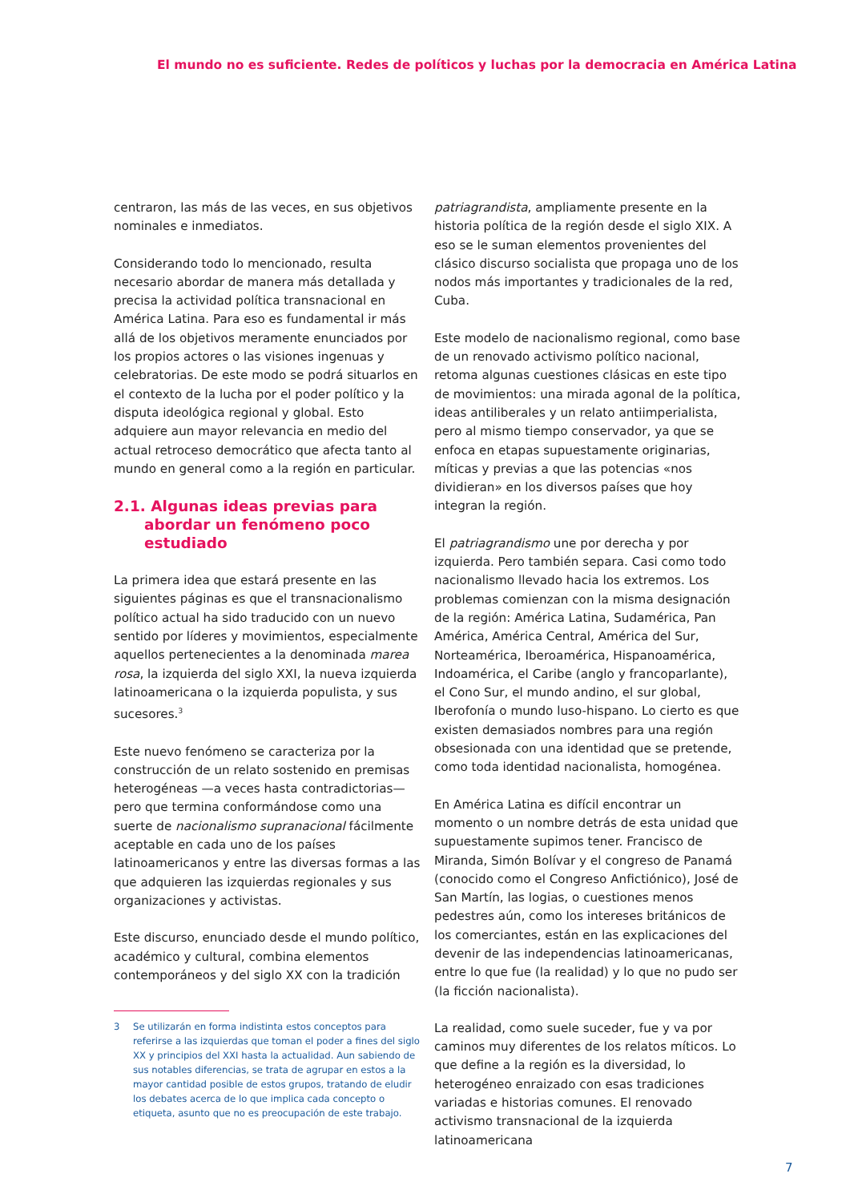El mundo no es suficiente. Redes de políticos y luchas por la democracia en América Latina
centraron, las más de las veces, en sus objetivos nominales e inmediatos.
Considerando todo lo mencionado, resulta necesario abordar de manera más detallada y precisa la actividad política transnacional en América Latina. Para eso es fundamental ir más allá de los objetivos meramente enunciados por los propios actores o las visiones ingenuas y celebratorias. De este modo se podrá situarlos en el contexto de la lucha por el poder político y la disputa ideológica regional y global. Esto adquiere aun mayor relevancia en medio del actual retroceso democrático que afecta tanto al mundo en general como a la región en particular.
2.1. Algunas ideas previas para abordar un fenómeno poco estudiado
La primera idea que estará presente en las siguientes páginas es que el transnacionalismo político actual ha sido traducido con un nuevo sentido por líderes y movimientos, especialmente aquellos pertenecientes a la denominada marea rosa, la izquierda del siglo XXI, la nueva izquierda latinoamericana o la izquierda populista, y sus sucesores.<sup>3</sup>
Este nuevo fenómeno se caracteriza por la construcción de un relato sostenido en premisas heterogéneas —a veces hasta contradictorias— pero que termina conformándose como una suerte de nacionalismo supranacional fácilmente aceptable en cada uno de los países latinoamericanos y entre las diversas formas a las que adquieren las izquierdas regionales y sus organizaciones y activistas.
Este discurso, enunciado desde el mundo político, académico y cultural, combina elementos contemporáneos y del siglo XX con la tradición
3 Se utilizarán en forma indistinta estos conceptos para referirse a las izquierdas que toman el poder a fines del siglo XX y principios del XXI hasta la actualidad. Aun sabiendo de sus notables diferencias, se trata de agrupar en estos a la mayor cantidad posible de estos grupos, tratando de eludir los debates acerca de lo que implica cada concepto o etiqueta, asunto que no es preocupación de este trabajo.
patriagrandista, ampliamente presente en la historia política de la región desde el siglo XIX. A eso se le suman elementos provenientes del clásico discurso socialista que propaga uno de los nodos más importantes y tradicionales de la red, Cuba.
Este modelo de nacionalismo regional, como base de un renovado activismo político nacional, retoma algunas cuestiones clásicas en este tipo de movimientos: una mirada agonal de la política, ideas antiliberales y un relato antiimperialista, pero al mismo tiempo conservador, ya que se enfoca en etapas supuestamente originarias, míticas y previas a que las potencias «nos dividieran» en los diversos países que hoy integran la región.
El patriagrandismo une por derecha y por izquierda. Pero también separa. Casi como todo nacionalismo llevado hacia los extremos. Los problemas comienzan con la misma designación de la región: América Latina, Sudamérica, Pan América, América Central, América del Sur, Norteamérica, Iberoamérica, Hispanoamérica, Indoamérica, el Caribe (anglo y francoparlante), el Cono Sur, el mundo andino, el sur global, Iberofonía o mundo luso-hispano. Lo cierto es que existen demasiados nombres para una región obsesionada con una identidad que se pretende, como toda identidad nacionalista, homogénea.
En América Latina es difícil encontrar un momento o un nombre detrás de esta unidad que supuestamente supimos tener. Francisco de Miranda, Simón Bolívar y el congreso de Panamá (conocido como el Congreso Anfictiónico), José de San Martín, las logias, o cuestiones menos pedestres aún, como los intereses británicos de los comerciantes, están en las explicaciones del devenir de las independencias latinoamericanas, entre lo que fue (la realidad) y lo que no pudo ser (la ficción nacionalista).
La realidad, como suele suceder, fue y va por caminos muy diferentes de los relatos míticos. Lo que define a la región es la diversidad, lo heterogéneo enraizado con esas tradiciones variadas e historias comunes. El renovado activismo transnacional de la izquierda latinoamericana
7